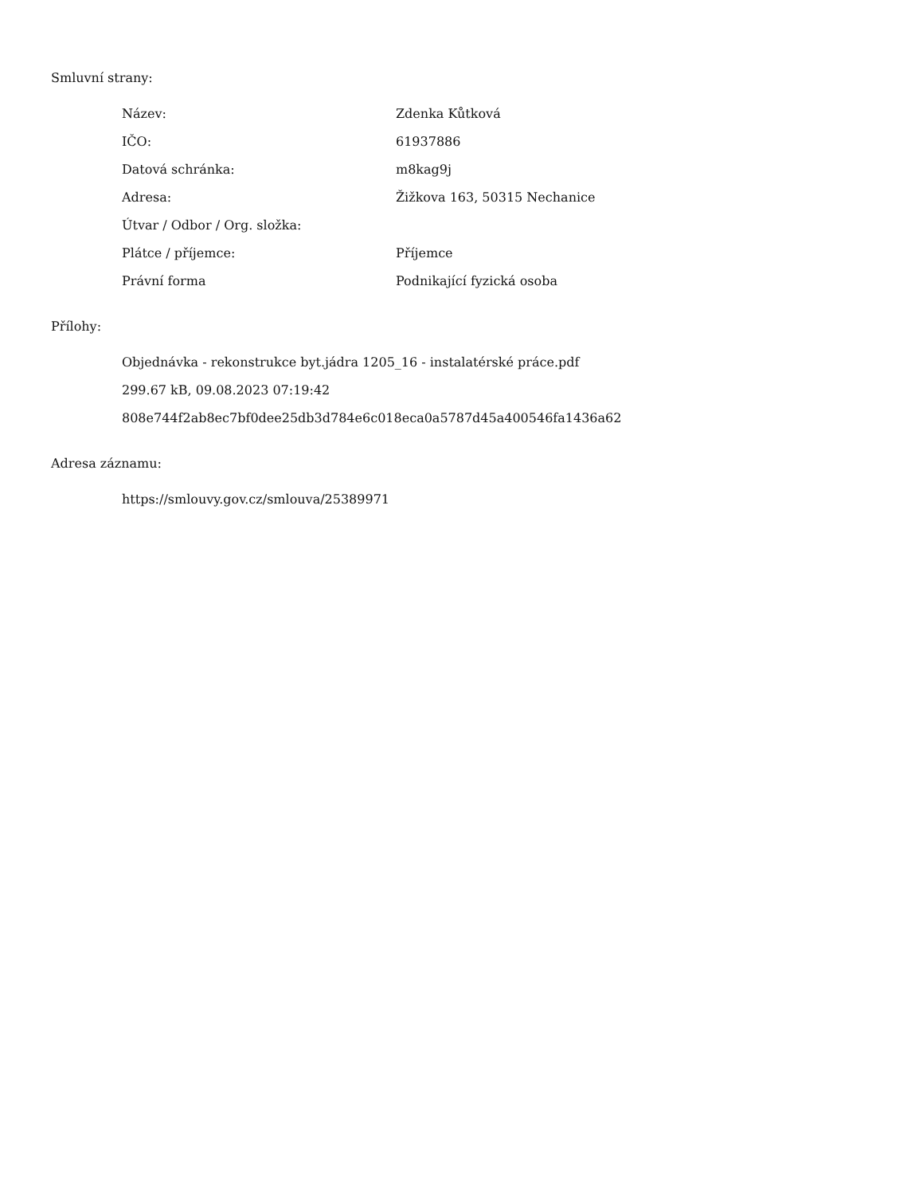Smluvní strany:
| Název: | Zdenka Kůtková |
| IČO: | 61937886 |
| Datová schránka: | m8kag9j |
| Adresa: | Žižkova 163, 50315 Nechanice |
| Útvar / Odbor / Org. složka: | |
| Plátce / příjemce: | Příjemce |
| Právní forma | Podnikající fyzická osoba |
Přílohy:
Objednávka - rekonstrukce byt.jádra 1205_16 - instalatérské práce.pdf
299.67 kB, 09.08.2023 07:19:42
808e744f2ab8ec7bf0dee25db3d784e6c018eca0a5787d45a400546fa1436a62
Adresa záznamu:
https://smlouvy.gov.cz/smlouva/25389971